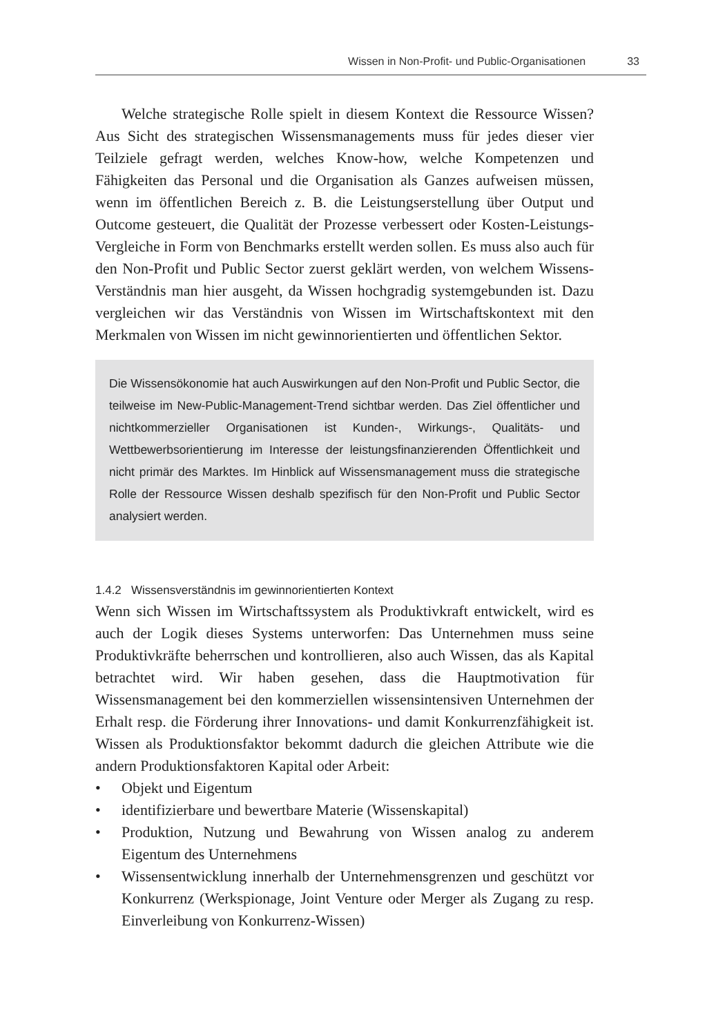Wissen in Non-Profit- und Public-Organisationen 33
Welche strategische Rolle spielt in diesem Kontext die Ressource Wissen? Aus Sicht des strategischen Wissensmanagements muss für jedes dieser vier Teilziele gefragt werden, welches Know-how, welche Kompetenzen und Fähigkeiten das Personal und die Organisation als Ganzes aufweisen müssen, wenn im öffentlichen Bereich z. B. die Leistungserstellung über Output und Outcome gesteuert, die Qualität der Prozesse verbessert oder Kosten-Leistungs-Vergleiche in Form von Benchmarks erstellt werden sollen. Es muss also auch für den Non-Profit und Public Sector zuerst geklärt werden, von welchem Wissens-Verständnis man hier ausgeht, da Wissen hochgradig systemgebunden ist. Dazu vergleichen wir das Verständnis von Wissen im Wirtschaftskontext mit den Merkmalen von Wissen im nicht gewinnorientierten und öffentlichen Sektor.
Die Wissensökonomie hat auch Auswirkungen auf den Non-Profit und Public Sector, die teilweise im New-Public-Management-Trend sichtbar werden. Das Ziel öffentlicher und nichtkommerzieller Organisationen ist Kunden-, Wirkungs-, Qualitäts- und Wettbewerbsorientierung im Interesse der leistungsfinanzierenden Öffentlichkeit und nicht primär des Marktes. Im Hinblick auf Wissensmanagement muss die strategische Rolle der Ressource Wissen deshalb spezifisch für den Non-Profit und Public Sector analysiert werden.
1.4.2 Wissensverständnis im gewinnorientierten Kontext
Wenn sich Wissen im Wirtschaftssystem als Produktivkraft entwickelt, wird es auch der Logik dieses Systems unterworfen: Das Unternehmen muss seine Produktivkräfte beherrschen und kontrollieren, also auch Wissen, das als Kapital betrachtet wird. Wir haben gesehen, dass die Hauptmotivation für Wissensmanagement bei den kommerziellen wissensintensiven Unternehmen der Erhalt resp. die Förderung ihrer Innovations- und damit Konkurrenzfähigkeit ist. Wissen als Produktionsfaktor bekommt dadurch die gleichen Attribute wie die andern Produktionsfaktoren Kapital oder Arbeit:
• Objekt und Eigentum
• identifizierbare und bewertbare Materie (Wissenskapital)
• Produktion, Nutzung und Bewahrung von Wissen analog zu anderem Eigentum des Unternehmens
• Wissensentwicklung innerhalb der Unternehmensgrenzen und geschützt vor Konkurrenz (Werkspionage, Joint Venture oder Merger als Zugang zu resp. Einverleibung von Konkurrenz-Wissen)